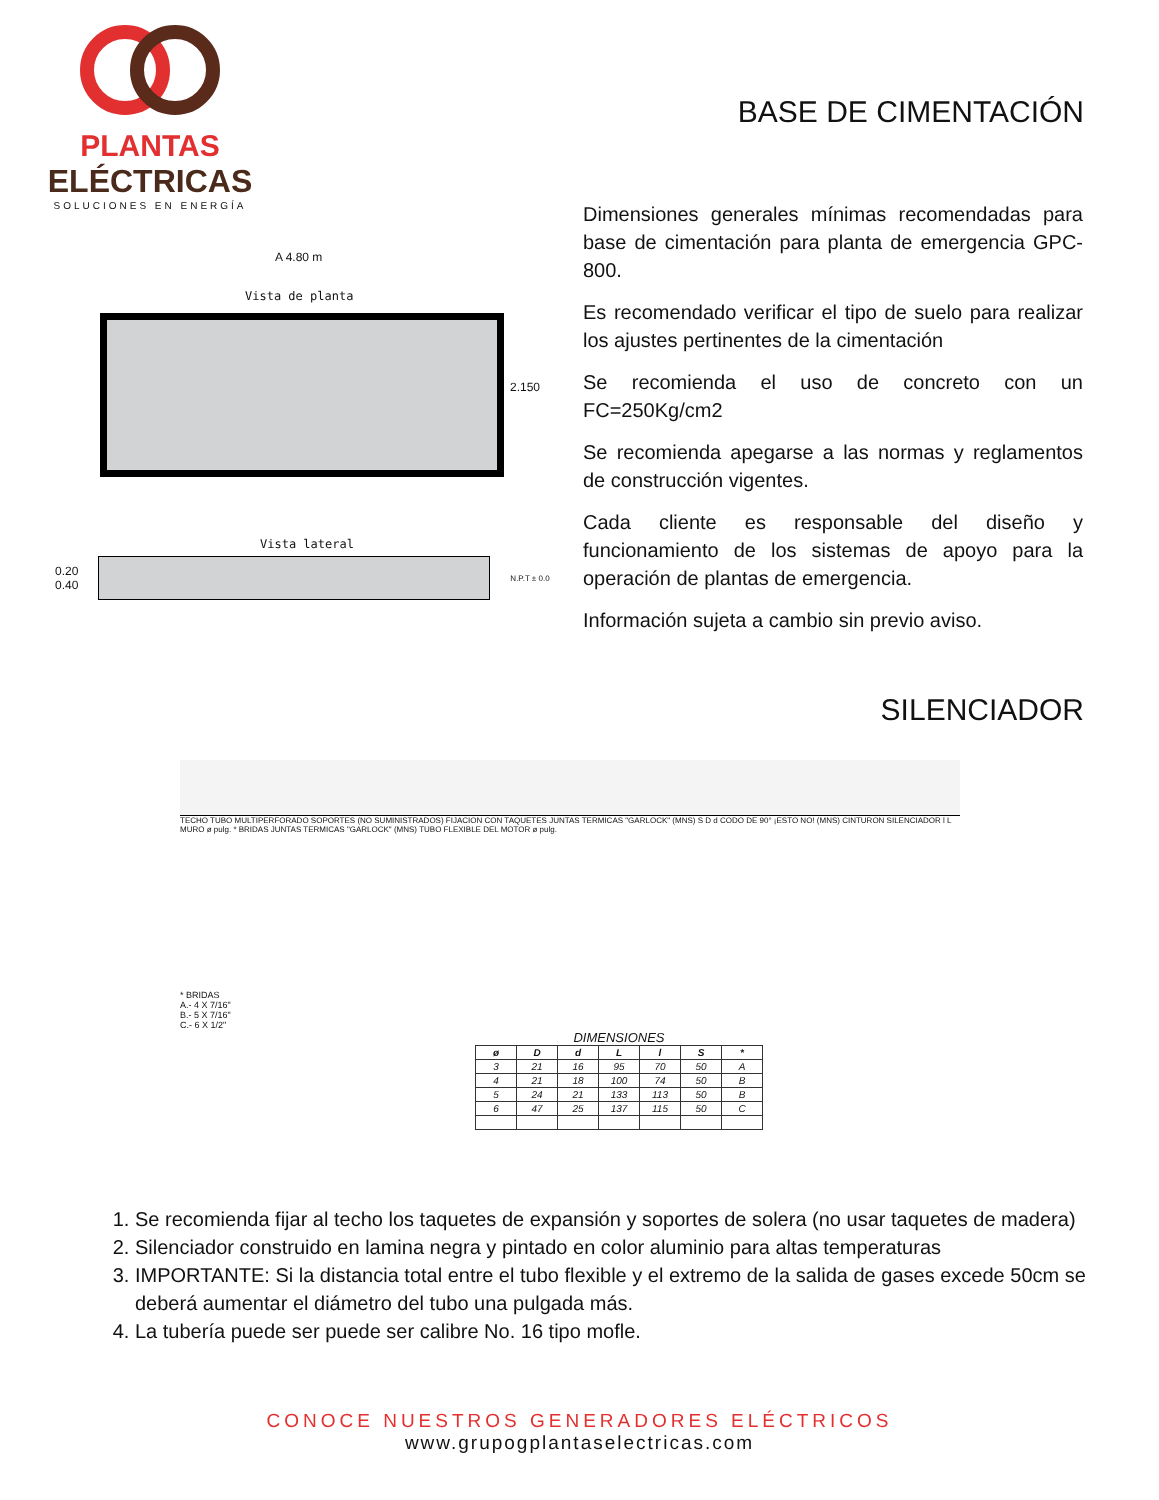PLANTAS
ELÉCTRICAS
SOLUCIONES EN ENERGÍA
BASE DE CIMENTACIÓN
A 4.80 m
Vista de planta
2.150
Vista lateral
0.20
0.40
N.P.T ± 0.0
Dimensiones generales mínimas recomendadas para base de cimentación para planta de emergencia GPC-800.
Es recomendado verificar el tipo de suelo para realizar los ajustes pertinentes de la cimentación
Se recomienda el uso de concreto con un FC=250Kg/cm2
Se recomienda apegarse a las normas y reglamentos de construcción vigentes.
Cada cliente es responsable del diseño y funcionamiento de los sistemas de apoyo para la operación de plantas de emergencia.
Información sujeta a cambio sin previo aviso.
SILENCIADOR
TECHO TUBO MULTIPERFORADO SOPORTES (NO SUMINISTRADOS) FIJACION CON TAQUETES JUNTAS TERMICAS "GARLOCK" (MNS) S D d CODO DE 90° ¡ESTO NO! (MNS) CINTURON SILENCIADOR l L MURO ø pulg. * BRIDAS JUNTAS TERMICAS "GARLOCK" (MNS) TUBO FLEXIBLE DEL MOTOR ø pulg.
* BRIDAS
A.- 4 X 7/16"
B.- 5 X 7/16"
C.- 6 X 1/2"
DIMENSIONES
| ø | D | d | L | l | S | * |
| --- | --- | --- | --- | --- | --- | --- |
| 3 | 21 | 16 | 95 | 70 | 50 | A |
| 4 | 21 | 18 | 100 | 74 | 50 | B |
| 5 | 24 | 21 | 133 | 113 | 50 | B |
| 6 | 47 | 25 | 137 | 115 | 50 | C |
1. Se recomienda fijar al techo los taquetes de expansión y soportes de solera (no usar taquetes de madera)
2. Silenciador construido en lamina negra y pintado en color aluminio para altas temperaturas
3. IMPORTANTE: Si la distancia total entre el tubo flexible y el extremo de la salida de gases excede 50cm se deberá aumentar el diámetro del tubo una pulgada más.
4. La tubería puede ser puede ser calibre No. 16 tipo mofle.
CONOCE NUESTROS GENERADORES ELÉCTRICOS
www.grupogplantaselectricas.com